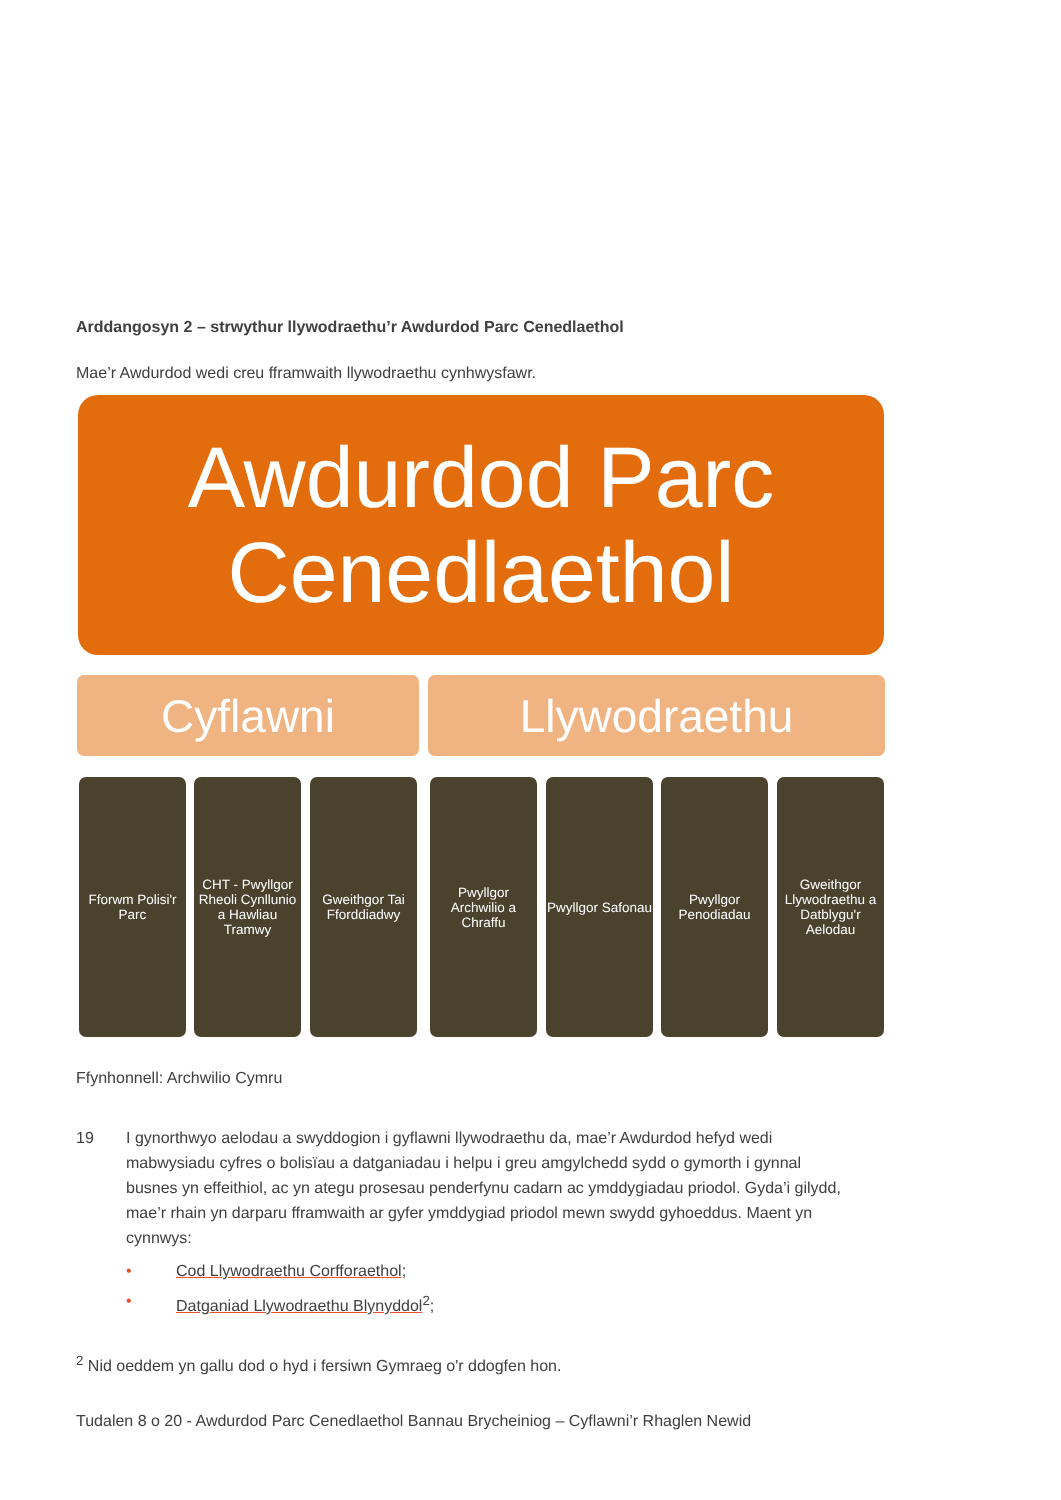Arddangosyn 2 – strwythur llywodraethu’r Awdurdod Parc Cenedlaethol
Mae’r Awdurdod wedi creu fframwaith llywodraethu cynhwysfawr.
Awdurdod Parc
Cenedlaethol
Cyflawni Llywodraethu
Fforwm Polisi'r Parc
CHT - Pwyllgor Rheoli Cynllunio a Hawliau Tramwy
Gweithgor Tai Fforddiadwy
Pwyllgor Archwilio a Chraffu
Pwyllgor Safonau
Pwyllgor Penodiadau
Gweithgor Llywodraethu a Datblygu'r Aelodau
Ffynhonnell: Archwilio Cymru
19 I gynorthwyo aelodau a swyddogion i gyflawni llywodraethu da, mae’r Awdurdod hefyd wedi mabwysiadu cyfres o bolisïau a datganiadau i helpu i greu amgylchedd sydd o gymorth i gynnal busnes yn effeithiol, ac yn ategu prosesau penderfynu cadarn ac ymddygiadau priodol. Gyda’i gilydd, mae’r rhain yn darparu fframwaith ar gyfer ymddygiad priodol mewn swydd gyhoeddus. Maent yn cynnwys:
• Cod Llywodraethu Corfforaethol;
• Datganiad Llywodraethu Blynyddol<sup>2</sup>;
<sup>2</sup> Nid oeddem yn gallu dod o hyd i fersiwn Gymraeg o'r ddogfen hon.
Tudalen 8 o 20 - Awdurdod Parc Cenedlaethol Bannau Brycheiniog – Cyflawni’r Rhaglen Newid